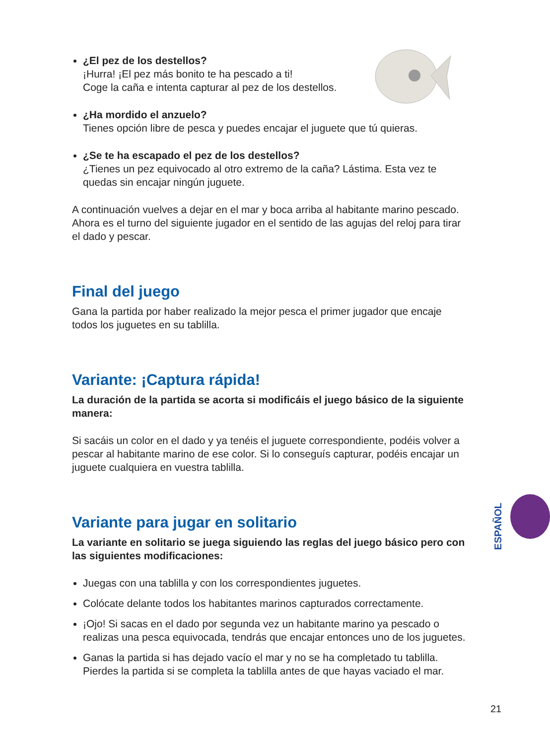¿El pez de los destellos?
¡Hurra! ¡El pez más bonito te ha pescado a ti!
Coge la caña e intenta capturar al pez de los destellos.
¿Ha mordido el anzuelo?
Tienes opción libre de pesca y puedes encajar el juguete que tú quieras.
¿Se te ha escapado el pez de los destellos?
¿Tienes un pez equivocado al otro extremo de la caña? Lástima. Esta vez te quedas sin encajar ningún juguete.
A continuación vuelves a dejar en el mar y boca arriba al habitante marino pescado. Ahora es el turno del siguiente jugador en el sentido de las agujas del reloj para tirar el dado y pescar.
Final del juego
Gana la partida por haber realizado la mejor pesca el primer jugador que encaje todos los juguetes en su tablilla.
Variante: ¡Captura rápida!
La duración de la partida se acorta si modificáis el juego básico de la siguiente manera:
Si sacáis un color en el dado y ya tenéis el juguete correspondiente, podéis volver a pescar al habitante marino de ese color. Si lo conseguís capturar, podéis encajar un juguete cualquiera en vuestra tablilla.
Variante para jugar en solitario
La variante en solitario se juega siguiendo las reglas del juego básico pero con las siguientes modificaciones:
Juegas con una tablilla y con los correspondientes juguetes.
Colócate delante todos los habitantes marinos capturados correctamente.
¡Ojo! Si sacas en el dado por segunda vez un habitante marino ya pescado o realizas una pesca equivocada, tendrás que encajar entonces uno de los juguetes.
Ganas la partida si has dejado vacío el mar y no se ha completado tu tablilla.
Pierdes la partida si se completa la tablilla antes de que hayas vaciado el mar.
ESPAÑOL
21